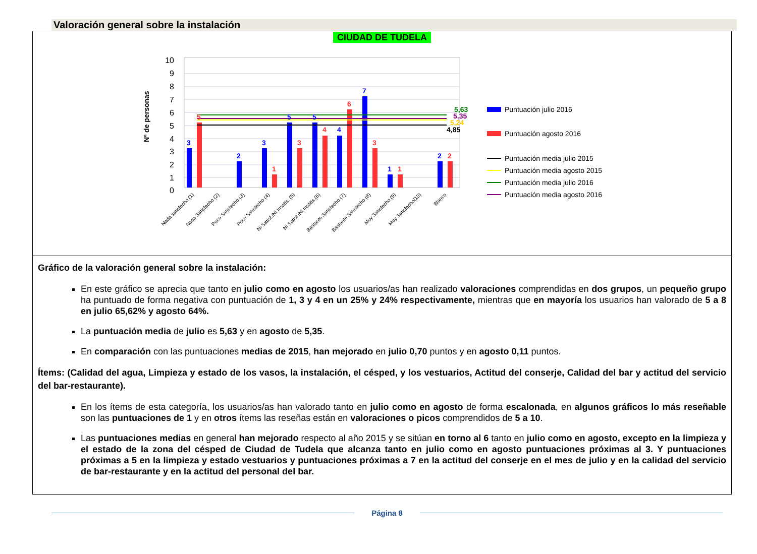Valoración general sobre la instalación
CIUDAD DE TUDELA
10
9
8
7
6
5
4
3
2
1
0
Nº de personas
5,63
5,35
5,24
4,85
3
2
3
5
5
4
7
1
2
5
1
3
4
6
3
1
2
Nada satisfecho (1)
Nada Satisfecho (2)
Poco Satisfecho (3)
Poco Satisfecho (4)
Ni Satisf./Ni Insatis. (5)
Ni Satisf./Ni Insatis.(6)
Bastante Satisfecho (7)
Bastante Satisfecho (8)
Muy Satisfecho (9)
Muy Satisfecho(10)
Blanco
Puntuación julio 2016
Puntuación agosto 2016
Puntuación media julio 2015
Puntuación media agosto 2015
Puntuación media julio 2016
Puntuación media agosto 2016
Gráfico de la valoración general sobre la instalación:
En este gráfico se aprecia que tanto en julio como en agosto los usuarios/as han realizado valoraciones comprendidas en dos grupos, un pequeño grupo ha puntuado de forma negativa con puntuación de 1, 3 y 4 en un 25% y 24% respectivamente, mientras que en mayoría los usuarios han valorado de 5 a 8 en julio 65,62% y agosto 64%.
La puntuación media de julio es 5,63 y en agosto de 5,35.
En comparación con las puntuaciones medias de 2015, han mejorado en julio 0,70 puntos y en agosto 0,11 puntos.
Ítems: (Calidad del agua, Limpieza y estado de los vasos, la instalación, el césped, y los vestuarios, Actitud del conserje, Calidad del bar y actitud del servicio del bar-restaurante).
En los ítems de esta categoría, los usuarios/as han valorado tanto en julio como en agosto de forma escalonada, en algunos gráficos lo más reseñable son las puntuaciones de 1 y en otros ítems las reseñas están en valoraciones o picos comprendidos de 5 a 10.
Las puntuaciones medias en general han mejorado respecto al año 2015 y se sitúan en torno al 6 tanto en julio como en agosto, excepto en la limpieza y el estado de la zona del césped de Ciudad de Tudela que alcanza tanto en julio como en agosto puntuaciones próximas al 3. Y puntuaciones próximas a 5 en la limpieza y estado vestuarios y puntuaciones próximas a 7 en la actitud del conserje en el mes de julio y en la calidad del servicio de bar-restaurante y en la actitud del personal del bar.
Página 8